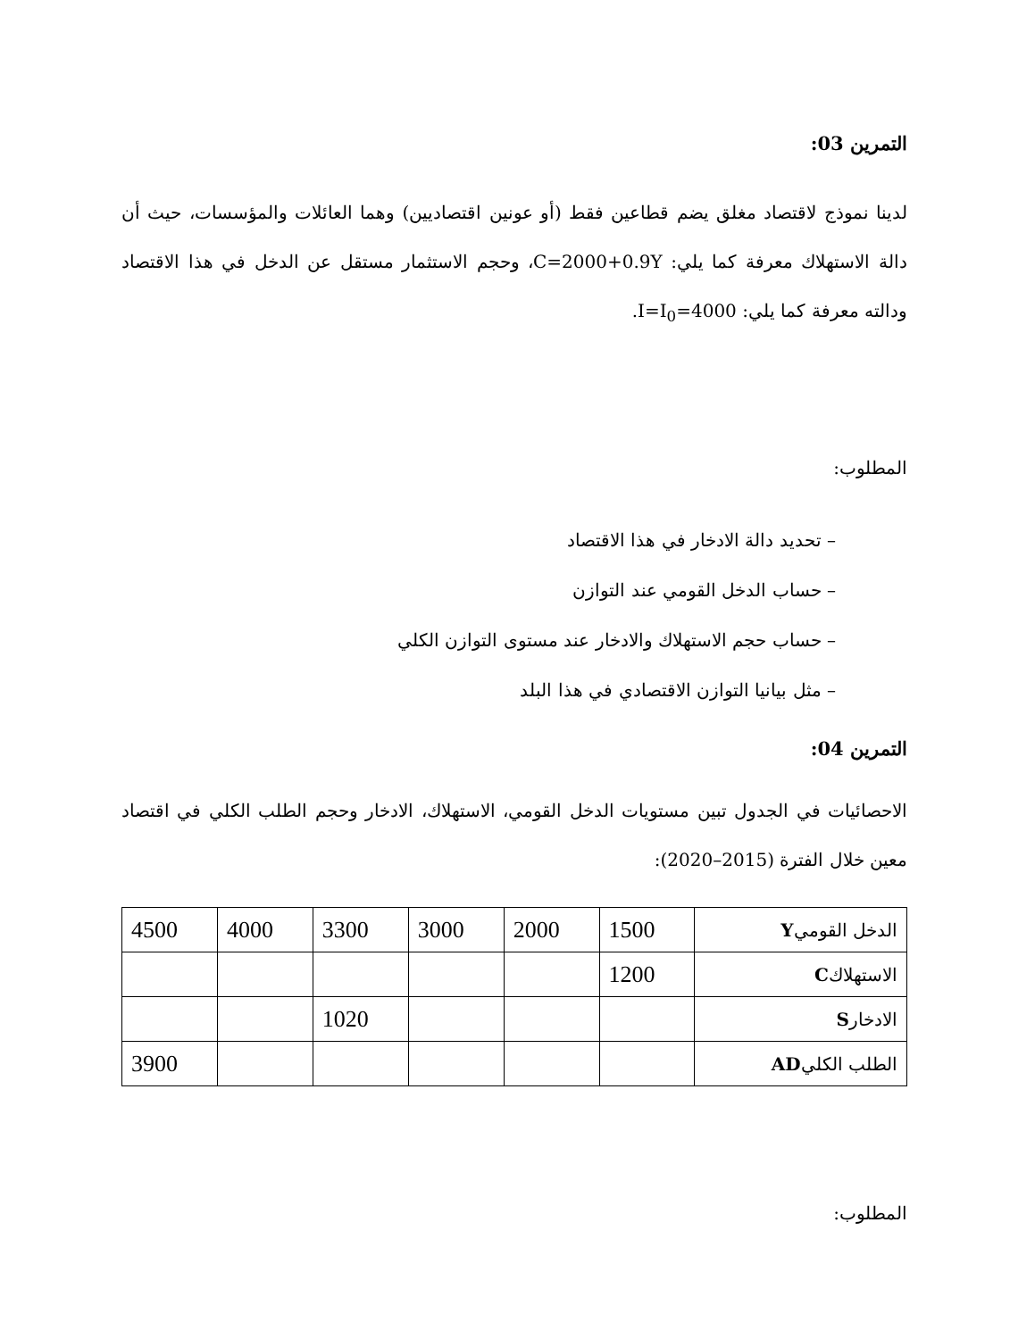التمرين 03:
لدينا نموذج لاقتصاد مغلق يضم قطاعين فقط (أو عونين اقتصاديين) وهما العائلات والمؤسسات، حيث أن دالة الاستهلاك معرفة كما يلي: C=2000+0.9Y، وحجم الاستثمار مستقل عن الدخل في هذا الاقتصاد ودالته معرفة كما يلي: I=I<sub>0</sub>=4000.
المطلوب:
– تحديد دالة الادخار في هذا الاقتصاد
– حساب الدخل القومي عند التوازن
– حساب حجم الاستهلاك والادخار عند مستوى التوازن الكلي
– مثل بيانيا التوازن الاقتصادي في هذا البلد
التمرين 04:
الاحصائيات في الجدول تبين مستويات الدخل القومي، الاستهلاك، الادخار وحجم الطلب الكلي في اقتصاد معين خلال الفترة (2015–2020):
| الدخل القومي Y | 1500 | 2000 | 3000 | 3300 | 4000 | 4500 |
| الاستهلاك C | 1200 | | | | | |
| الادخار S | | | | 1020 | | |
| الطلب الكلي AD | | | | | | 3900 |
المطلوب: